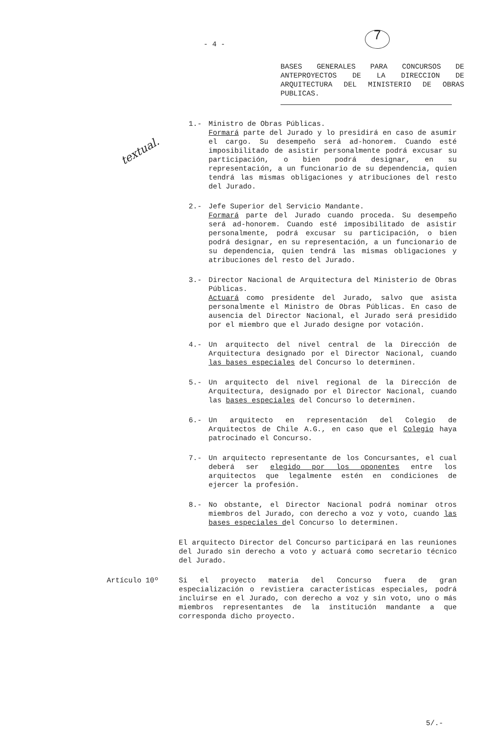- 4 - 7
textual.
BASES GENERALES PARA CONCURSOS DE ANTEPROYECTOS DE LA DIRECCION DE ARQUITECTURA DEL MINISTERIO DE OBRAS PUBLICAS.
1.- Ministro de Obras Públicas.
Formará parte del Jurado y lo presidirá en caso de asumir el cargo. Su desempeño será ad-honorem. Cuando esté imposibilitado de asistir personalmente podrá excusar su participación, o bien podrá designar, en su representación, a un funcionario de su dependencia, quien tendrá las mismas obligaciones y atribuciones del resto del Jurado.
2.- Jefe Superior del Servicio Mandante.
Formará parte del Jurado cuando proceda. Su desempeño será ad-honorem. Cuando esté imposibilitado de asistir personalmente, podrá excusar su participación, o bien podrá designar, en su representación, a un funcionario de su dependencia, quien tendrá las mismas obligaciones y atribuciones del resto del Jurado.
3.- Director Nacional de Arquitectura del Ministerio de Obras Públicas.
Actuará como presidente del Jurado, salvo que asista personalmente el Ministro de Obras Públicas. En caso de ausencia del Director Nacional, el Jurado será presidido por el miembro que el Jurado designe por votación.
4.- Un arquitecto del nivel central de la Dirección de Arquitectura designado por el Director Nacional, cuando las bases especiales del Concurso lo determinen.
5.- Un arquitecto del nivel regional de la Dirección de Arquitectura, designado por el Director Nacional, cuando las bases especiales del Concurso lo determinen.
6.- Un arquitecto en representación del Colegio de Arquitectos de Chile A.G., en caso que el Colegio haya patrocinado el Concurso.
7.- Un arquitecto representante de los Concursantes, el cual deberá ser elegido por los oponentes entre los arquitectos que legalmente estén en condiciones de ejercer la profesión.
8.- No obstante, el Director Nacional podrá nominar otros miembros del Jurado, con derecho a voz y voto, cuando las bases especiales del Concurso lo determinen.
El arquitecto Director del Concurso participará en las reuniones del Jurado sin derecho a voto y actuará como secretario técnico del Jurado.
Artículo 10º Si el proyecto materia del Concurso fuera de gran especialización o revistiera características especiales, podrá incluirse en el Jurado, con derecho a voz y sin voto, uno o más miembros representantes de la institución mandante a que corresponda dicho proyecto.
5/.-